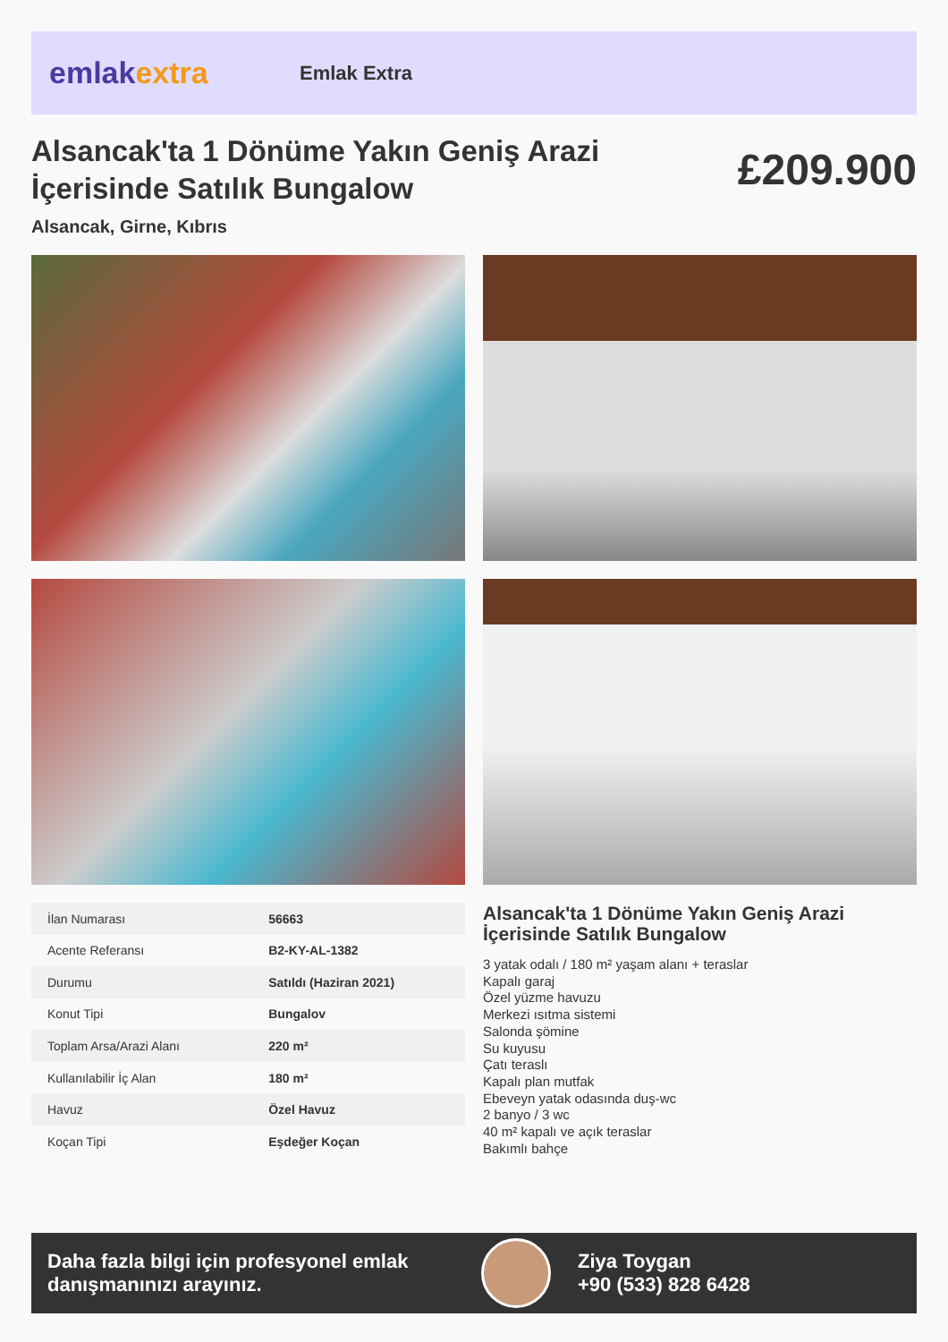emlakextra
Emlak Extra
Alsancak'ta 1 Dönüme Yakın Geniş Arazi İçerisinde Satılık Bungalow
£209.900
Alsancak, Girne, Kıbrıs
| İlan Numarası | 56663 |
| Acente Referansı | B2-KY-AL-1382 |
| Durumu | Satıldı (Haziran 2021) |
| Konut Tipi | Bungalov |
| Toplam Arsa/Arazi Alanı | 220 m² |
| Kullanılabilir İç Alan | 180 m² |
| Havuz | Özel Havuz |
| Koçan Tipi | Eşdeğer Koçan |
Alsancak'ta 1 Dönüme Yakın Geniş Arazi İçerisinde Satılık Bungalow
3 yatak odalı / 180 m² yaşam alanı + teraslar
Kapalı garaj
Özel yüzme havuzu
Merkezi ısıtma sistemi
Salonda şömine
Su kuyusu
Çatı teraslı
Kapalı plan mutfak
Ebeveyn yatak odasında duş-wc
2 banyo / 3 wc
40 m² kapalı ve açık teraslar
Bakımlı bahçe
Daha fazla bilgi için profesyonel emlak danışmanınızı arayınız.
Ziya Toygan
+90 (533) 828 6428